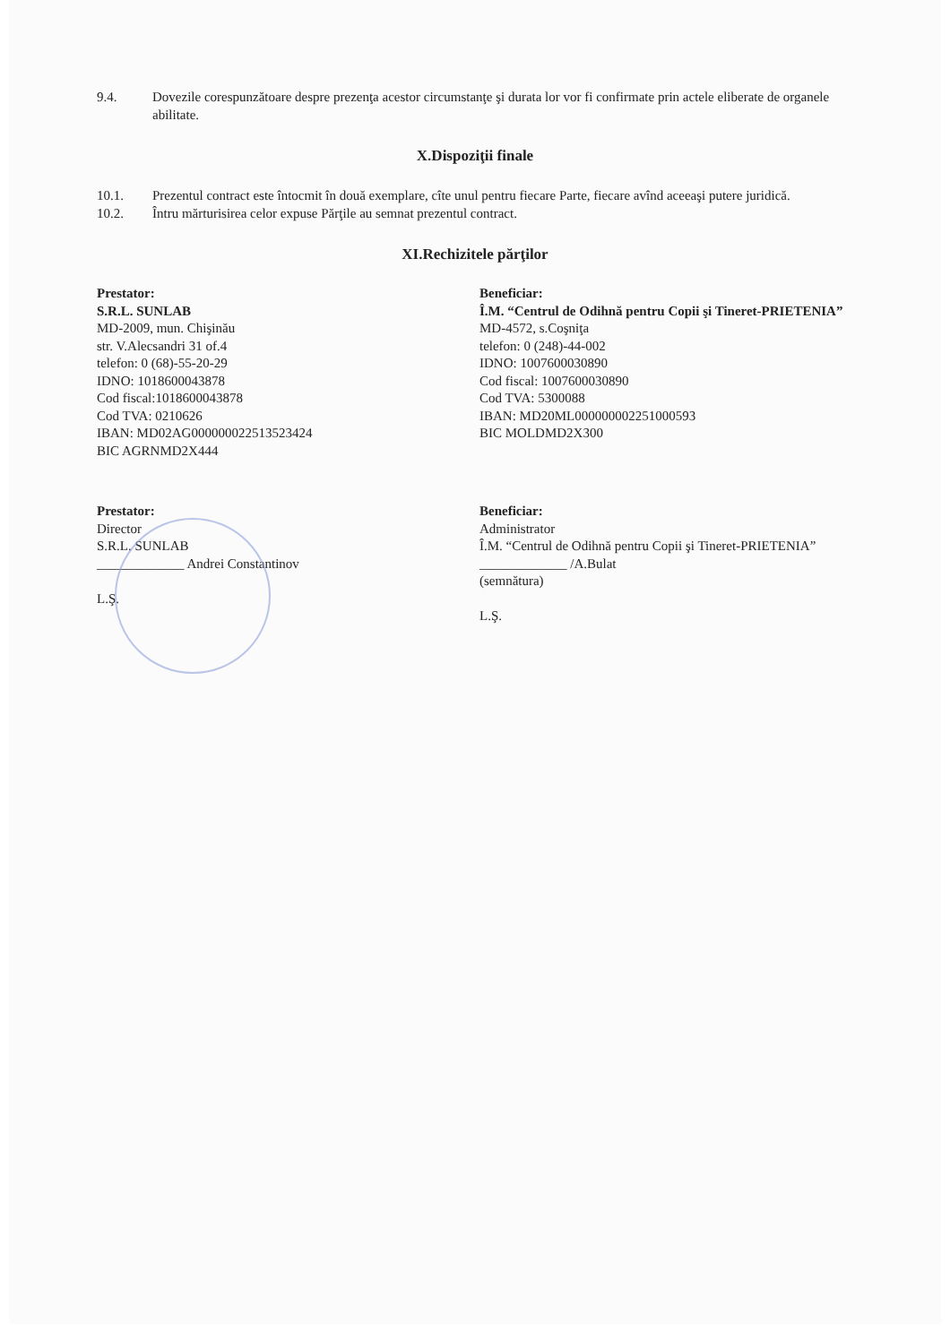9.4. Dovezile corespunzătoare despre prezenţa acestor circumstanţe şi durata lor vor fi confirmate prin actele eliberate de organele abilitate.
X.Dispoziţii finale
10.1. Prezentul contract este întocmit în două exemplare, cîte unul pentru fiecare Parte, fiecare avînd aceeaşi putere juridică.
10.2. Întru mărturisirea celor expuse Părţile au semnat prezentul contract.
XI.Rechizitele părţilor
Prestator:
S.R.L. SUNLAB
MD-2009, mun. Chişinău
str. V.Alecsandri 31 of.4
telefon: 0 (68)-55-20-29
IDNO: 1018600043878
Cod fiscal:1018600043878
Cod TVA: 0210626
IBAN: MD02AG000000022513523424
BIC AGRNMD2X444
Beneficiar:
Î.M. “Centrul de Odihnă pentru Copii şi Tineret-PRIETENIA”
MD-4572, s.Coşniţa
telefon: 0 (248)-44-002
IDNO: 1007600030890
Cod fiscal: 1007600030890
Cod TVA: 5300088
IBAN: MD20ML000000002251000593
BIC MOLDMD2X300
Prestator:
Director
S.R.L. SUNLAB
_____________ Andrei Constantinov
L.Ş.
Beneficiar:
Administrator
Î.M. “Centrul de Odihnă pentru Copii şi Tineret-PRIETENIA”
_____________ /A.Bulat
(semnătura)
L.Ş.